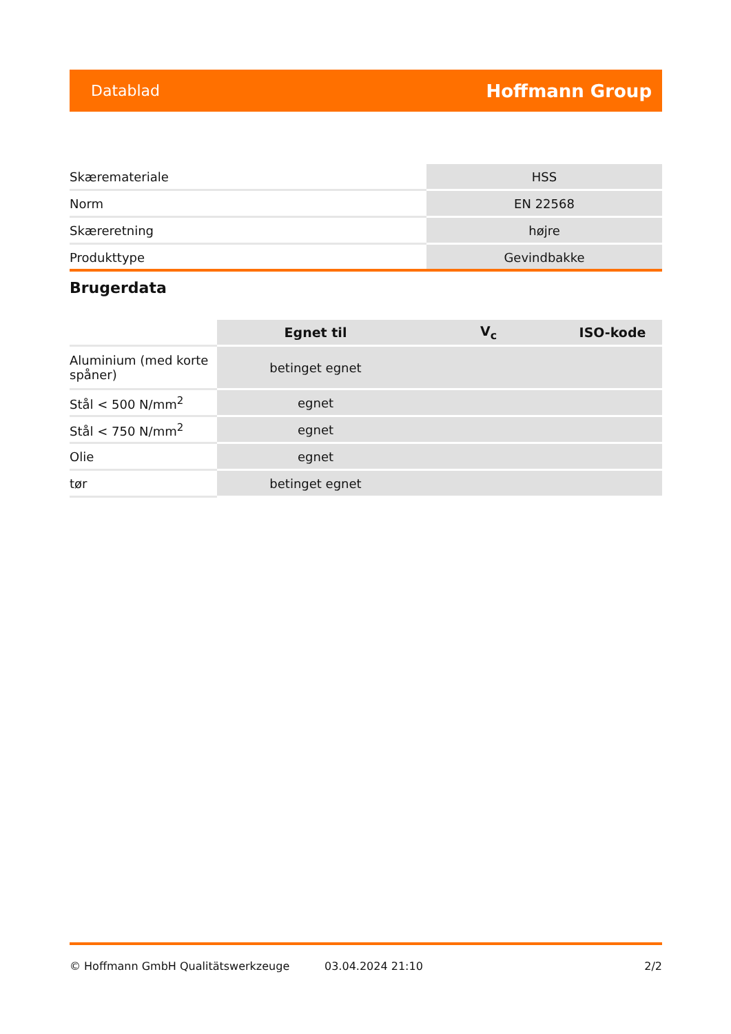Datablad Hoffmann Group
| Skærematerial­e | HSS |
| Norm | EN 22568 |
| Skæreretning | højre |
| Produkttype | Gevindbakke |
Brugerdata
| | Egnet til | V<sub>c</sub> | ISO-kode |
| --- | --- | --- | --- |
| Aluminium (med korte spåner) | betinget egnet | | |
| Stål < 500 N/mm<sup>2</sup> | egnet | | |
| Stål < 750 N/mm<sup>2</sup> | egnet | | |
| Olie | egnet | | |
| tør | betinget egnet | | |
© Hoffmann GmbH Qualitätswerkzeuge 03.04.2024 21:10 2/2